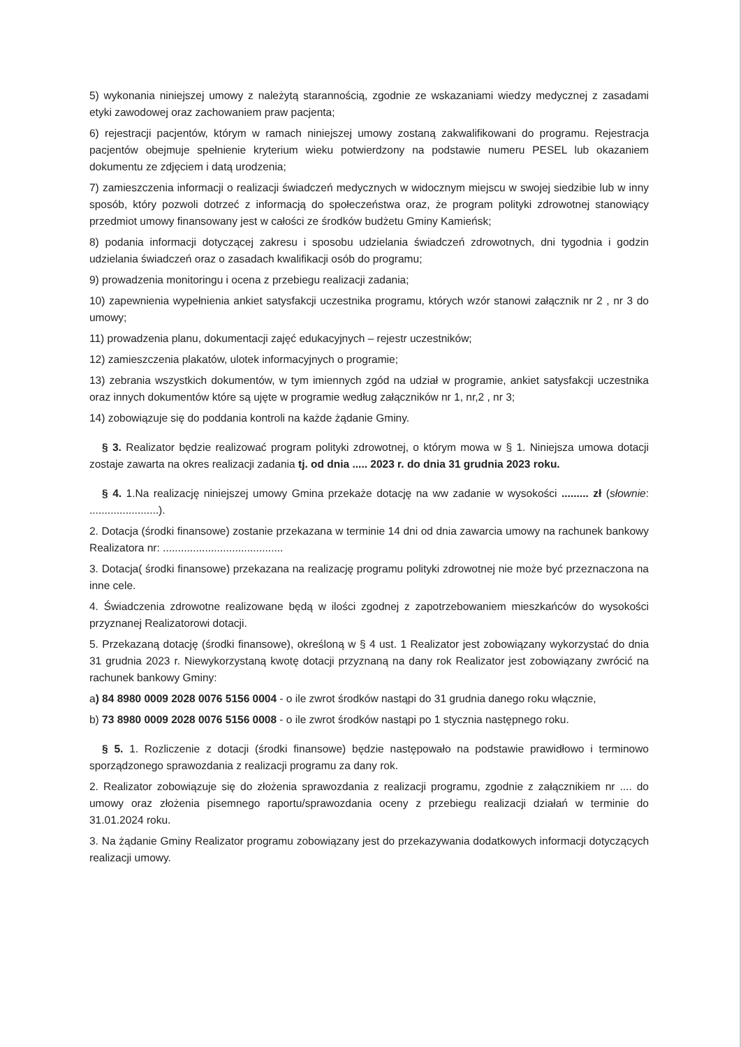5) wykonania niniejszej umowy z należytą starannością, zgodnie ze wskazaniami wiedzy medycznej z zasadami etyki zawodowej oraz zachowaniem praw pacjenta;
6) rejestracji pacjentów, którym w ramach niniejszej umowy zostaną zakwalifikowani do programu. Rejestracja pacjentów obejmuje spełnienie kryterium wieku potwierdzony na podstawie numeru PESEL lub okazaniem dokumentu ze zdjęciem i datą urodzenia;
7) zamieszczenia informacji o realizacji świadczeń medycznych w widocznym miejscu w swojej siedzibie lub w inny sposób, który pozwoli dotrzeć z informacją do społeczeństwa oraz, że program polityki zdrowotnej stanowiący przedmiot umowy finansowany jest w całości ze środków budżetu Gminy Kamieńsk;
8) podania informacji dotyczącej zakresu i sposobu udzielania świadczeń zdrowotnych, dni tygodnia i godzin udzielania świadczeń oraz o zasadach kwalifikacji osób do programu;
9) prowadzenia monitoringu i ocena z przebiegu realizacji zadania;
10) zapewnienia wypełnienia ankiet satysfakcji uczestnika programu, których wzór stanowi załącznik nr 2 , nr 3 do umowy;
11) prowadzenia planu, dokumentacji zajęć edukacyjnych – rejestr uczestników;
12) zamieszczenia plakatów, ulotek informacyjnych o programie;
13) zebrania wszystkich dokumentów, w tym imiennych zgód na udział w programie, ankiet satysfakcji uczestnika oraz innych dokumentów które są ujęte w programie według załączników nr 1, nr,2 , nr 3;
14) zobowiązuje się do poddania kontroli na każde żądanie Gminy.
§ 3. Realizator będzie realizować program polityki zdrowotnej, o którym mowa w § 1. Niniejsza umowa dotacji zostaje zawarta na okres realizacji zadania tj. od dnia ..... 2023 r. do dnia 31 grudnia 2023 roku.
§ 4. 1.Na realizację niniejszej umowy Gmina przekaże dotację na ww zadanie w wysokości ......... zł (słownie: .......................).
2. Dotacja (środki finansowe) zostanie przekazana w terminie 14 dni od dnia zawarcia umowy na rachunek bankowy Realizatora nr: ........................................
3. Dotacja( środki finansowe) przekazana na realizację programu polityki zdrowotnej nie może być przeznaczona na inne cele.
4. Świadczenia zdrowotne realizowane będą w ilości zgodnej z zapotrzebowaniem mieszkańców do wysokości przyznanej Realizatorowi dotacji.
5. Przekazaną dotację (środki finansowe), określoną w § 4 ust. 1 Realizator jest zobowiązany wykorzystać do dnia 31 grudnia 2023 r. Niewykorzystaną kwotę dotacji przyznaną na dany rok Realizator jest zobowiązany zwrócić na rachunek bankowy Gminy:
a) 84 8980 0009 2028 0076 5156 0004 - o ile zwrot środków nastąpi do 31 grudnia danego roku włącznie,
b) 73 8980 0009 2028 0076 5156 0008 - o ile zwrot środków nastąpi po 1 stycznia następnego roku.
§ 5. 1. Rozliczenie z dotacji (środki finansowe) będzie następowało na podstawie prawidłowo i terminowo sporządzonego sprawozdania z realizacji programu za dany rok.
2. Realizator zobowiązuje się do złożenia sprawozdania z realizacji programu, zgodnie z załącznikiem nr .... do umowy oraz złożenia pisemnego raportu/sprawozdania oceny z przebiegu realizacji działań w terminie do 31.01.2024 roku.
3. Na żądanie Gminy Realizator programu zobowiązany jest do przekazywania dodatkowych informacji dotyczących realizacji umowy.